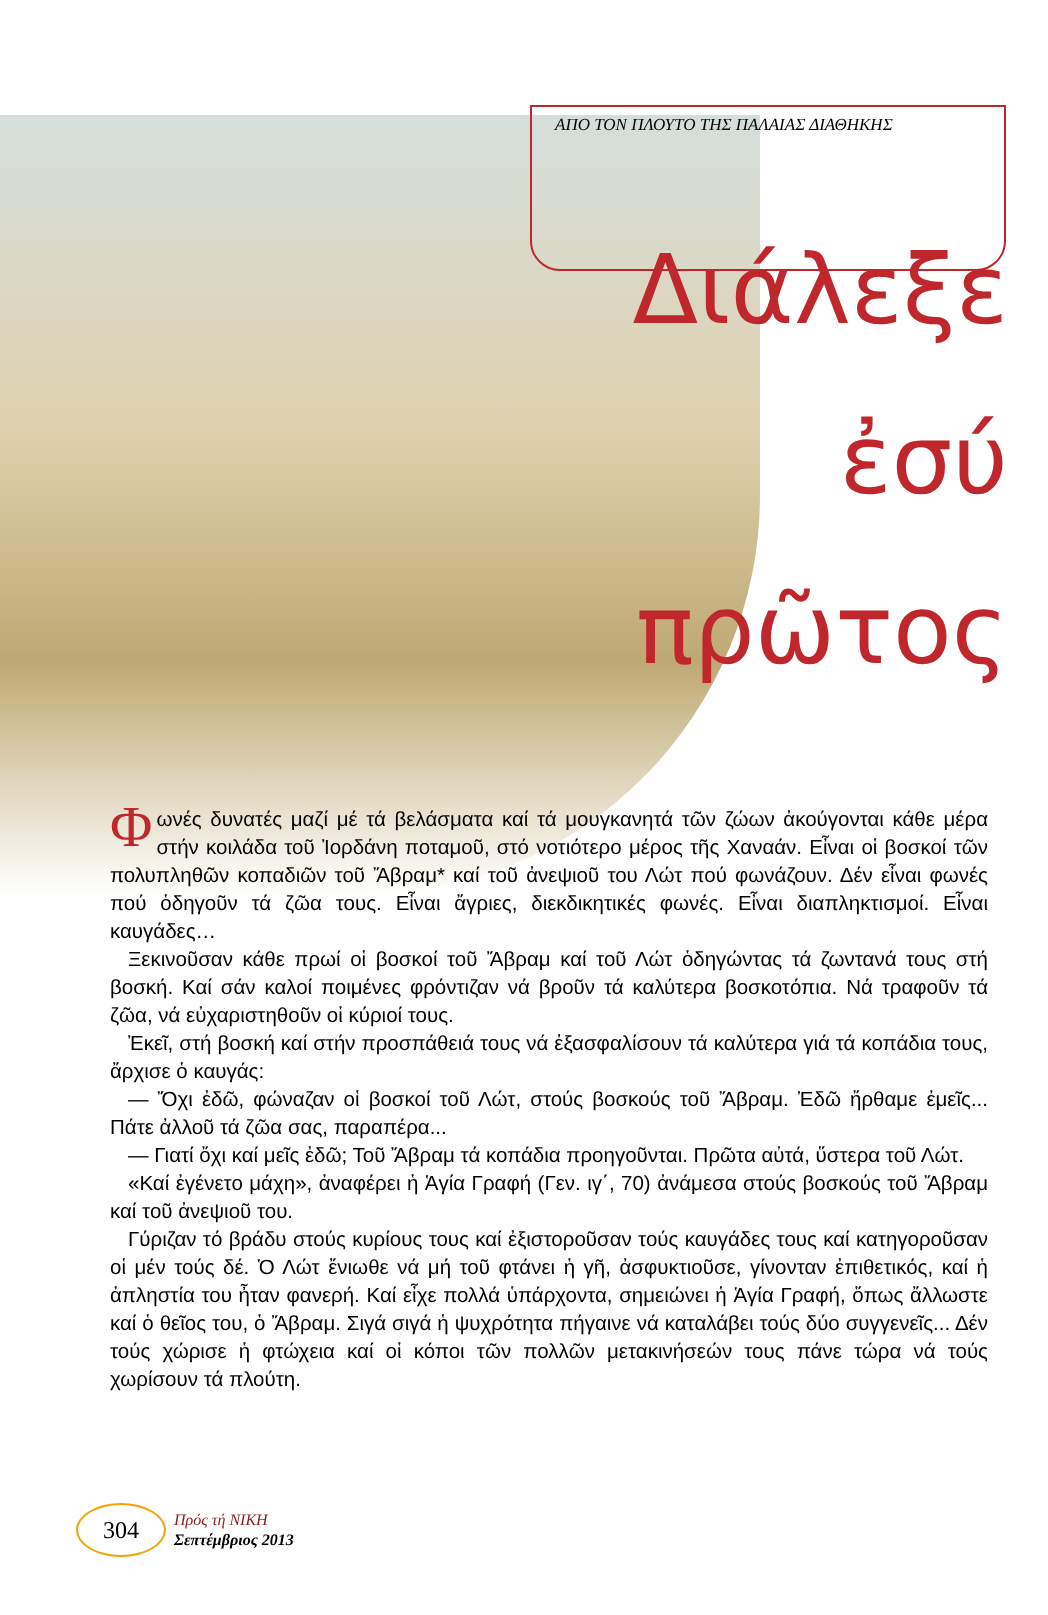ΑΠΟ ΤΟΝ ΠΛΟΥΤΟ ΤΗΣ ΠΑΛΑΙΑΣ ΔΙΑΘΗΚΗΣ
Διάλεξε
ἐσύ
πρῶτος
Φωνές δυνατές μαζί μέ τά βελάσματα καί τά μουγκανητά τῶν ζώων ἀκούγονται κάθε μέρα στήν κοιλάδα τοῦ Ἰορδάνη ποταμοῦ, στό νοτιότερο μέρος τῆς Χαναάν. Εἶναι οἱ βοσκοί τῶν πολυπληθῶν κοπαδιῶν τοῦ Ἄβραμ* καί τοῦ ἀνεψιοῦ του Λώτ πού φωνάζουν. Δέν εἶναι φωνές πού ὁδηγοῦν τά ζῶα τους. Εἶναι ἄγριες, διεκδικητικές φωνές. Εἶναι διαπληκτισμοί. Εἶναι καυγάδες…
Ξεκινοῦσαν κάθε πρωί οἱ βοσκοί τοῦ Ἄβραμ καί τοῦ Λώτ ὁδηγώντας τά ζωντανά τους στή βοσκή. Καί σάν καλοί ποιμένες φρόντιζαν νά βροῦν τά καλύτερα βοσκοτόπια. Νά τραφοῦν τά ζῶα, νά εὐχαριστηθοῦν οἱ κύριοί τους.
Ἐκεῖ, στή βοσκή καί στήν προσπάθειά τους νά ἐξασφαλίσουν τά καλύτερα γιά τά κοπάδια τους, ἄρχισε ὁ καυγάς:
— Ὄχι ἐδῶ, φώναζαν οἱ βοσκοί τοῦ Λώτ, στούς βοσκούς τοῦ Ἄβραμ. Ἐδῶ ἤρθαμε ἐμεῖς... Πάτε ἀλλοῦ τά ζῶα σας, παραπέρα...
— Γιατί ὄχι καί μεῖς ἐδῶ; Τοῦ Ἄβραμ τά κοπάδια προηγοῦνται. Πρῶτα αὐτά, ὕστερα τοῦ Λώτ.
«Καί ἐγένετο μάχη», ἀναφέρει ἡ Ἁγία Γραφή (Γεν. ιγ΄, 70) ἀνάμεσα στούς βοσκούς τοῦ Ἄβραμ καί τοῦ ἀνεψιοῦ του.
Γύριζαν τό βράδυ στούς κυρίους τους καί ἐξιστοροῦσαν τούς καυγάδες τους καί κατηγοροῦσαν οἱ μέν τούς δέ. Ὁ Λώτ ἔνιωθε νά μή τοῦ φτάνει ἡ γῆ, ἀσφυκτιοῦσε, γίνονταν ἐπιθετικός, καί ἡ ἀπληστία του ἦταν φανερή. Καί εἶχε πολλά ὑπάρχοντα, σημειώνει ἡ Ἁγία Γραφή, ὅπως ἄλλωστε καί ὁ θεῖος του, ὁ Ἄβραμ. Σιγά σιγά ἡ ψυχρότητα πήγαινε νά καταλάβει τούς δύο συγγενεῖς... Δέν τούς χώρισε ἡ φτώχεια καί οἱ κόποι τῶν πολλῶν μετακινήσεών τους πάνε τώρα νά τούς χωρίσουν τά πλούτη.
304
Πρός τή ΝΙΚΗ
Σεπτέμβριος 2013